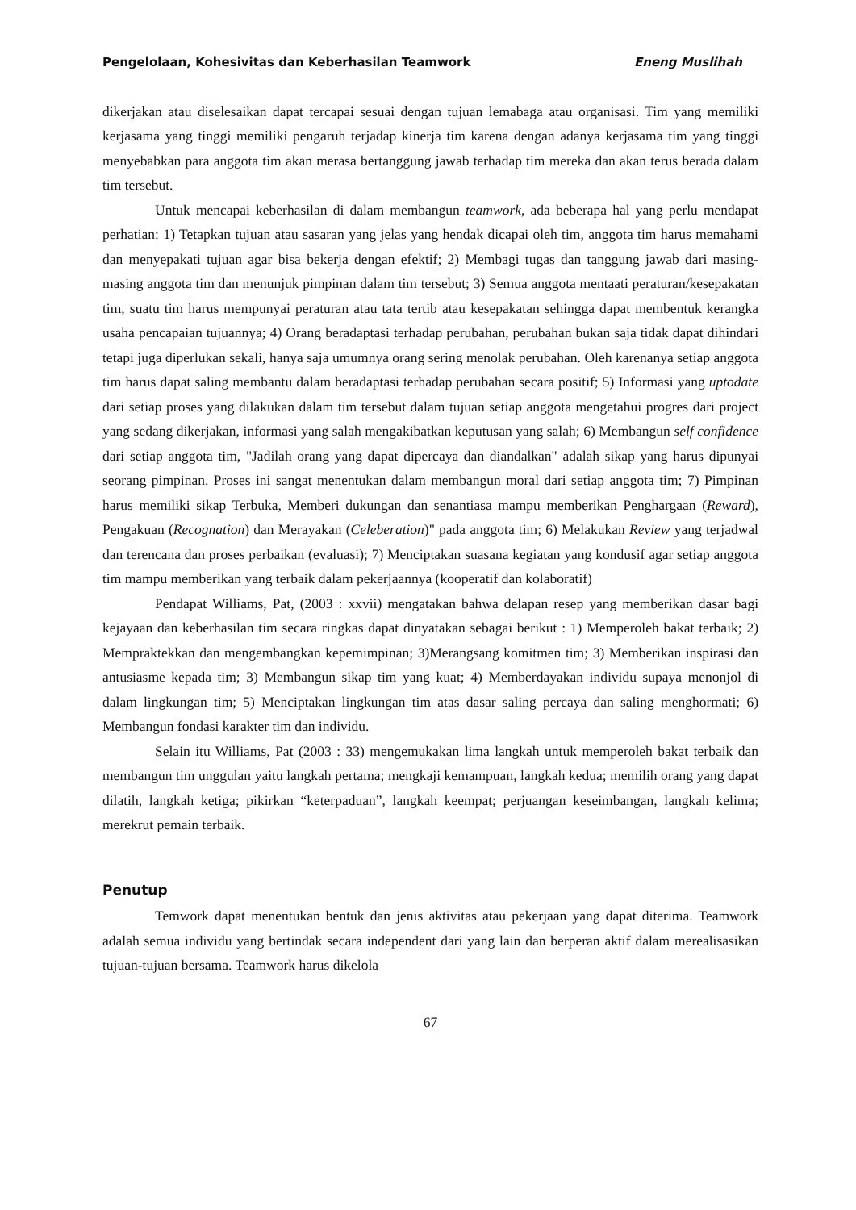Pengelolaan, Kohesivitas dan Keberhasilan Teamwork Eneng Muslihah
dikerjakan atau diselesaikan dapat tercapai sesuai dengan tujuan lemabaga atau organisasi. Tim yang memiliki kerjasama yang tinggi memiliki pengaruh terjadap kinerja tim karena dengan adanya kerjasama tim yang tinggi menyebabkan para anggota tim akan merasa bertanggung jawab terhadap tim mereka dan akan terus berada dalam tim tersebut.
Untuk mencapai keberhasilan di dalam membangun teamwork, ada beberapa hal yang perlu mendapat perhatian: 1) Tetapkan tujuan atau sasaran yang jelas yang hendak dicapai oleh tim, anggota tim harus memahami dan menyepakati tujuan agar bisa bekerja dengan efektif; 2) Membagi tugas dan tanggung jawab dari masing-masing anggota tim dan menunjuk pimpinan dalam tim tersebut; 3) Semua anggota mentaati peraturan/kesepakatan tim, suatu tim harus mempunyai peraturan atau tata tertib atau kesepakatan sehingga dapat membentuk kerangka usaha pencapaian tujuannya; 4) Orang beradaptasi terhadap perubahan, perubahan bukan saja tidak dapat dihindari tetapi juga diperlukan sekali, hanya saja umumnya orang sering menolak perubahan. Oleh karenanya setiap anggota tim harus dapat saling membantu dalam beradaptasi terhadap perubahan secara positif; 5) Informasi yang uptodate dari setiap proses yang dilakukan dalam tim tersebut dalam tujuan setiap anggota mengetahui progres dari project yang sedang dikerjakan, informasi yang salah mengakibatkan keputusan yang salah; 6) Membangun self confidence dari setiap anggota tim, "Jadilah orang yang dapat dipercaya dan diandalkan" adalah sikap yang harus dipunyai seorang pimpinan. Proses ini sangat menentukan dalam membangun moral dari setiap anggota tim; 7) Pimpinan harus memiliki sikap Terbuka, Memberi dukungan dan senantiasa mampu memberikan Penghargaan (Reward), Pengakuan (Recognation) dan Merayakan (Celeberation)" pada anggota tim; 6) Melakukan Review yang terjadwal dan terencana dan proses perbaikan (evaluasi); 7) Menciptakan suasana kegiatan yang kondusif agar setiap anggota tim mampu memberikan yang terbaik dalam pekerjaannya (kooperatif dan kolaboratif)
Pendapat Williams, Pat, (2003 : xxvii) mengatakan bahwa delapan resep yang memberikan dasar bagi kejayaan dan keberhasilan tim secara ringkas dapat dinyatakan sebagai berikut : 1) Memperoleh bakat terbaik; 2) Mempraktekkan dan mengembangkan kepemimpinan; 3)Merangsang komitmen tim; 3) Memberikan inspirasi dan antusiasme kepada tim; 3) Membangun sikap tim yang kuat; 4) Memberdayakan individu supaya menonjol di dalam lingkungan tim; 5) Menciptakan lingkungan tim atas dasar saling percaya dan saling menghormati; 6) Membangun fondasi karakter tim dan individu.
Selain itu Williams, Pat (2003 : 33) mengemukakan lima langkah untuk memperoleh bakat terbaik dan membangun tim unggulan yaitu langkah pertama; mengkaji kemampuan, langkah kedua; memilih orang yang dapat dilatih, langkah ketiga; pikirkan “keterpaduan”, langkah keempat; perjuangan keseimbangan, langkah kelima; merekrut pemain terbaik.
Penutup
Temwork dapat menentukan bentuk dan jenis aktivitas atau pekerjaan yang dapat diterima. Teamwork adalah semua individu yang bertindak secara independent dari yang lain dan berperan aktif dalam merealisasikan tujuan-tujuan bersama. Teamwork harus dikelola
67